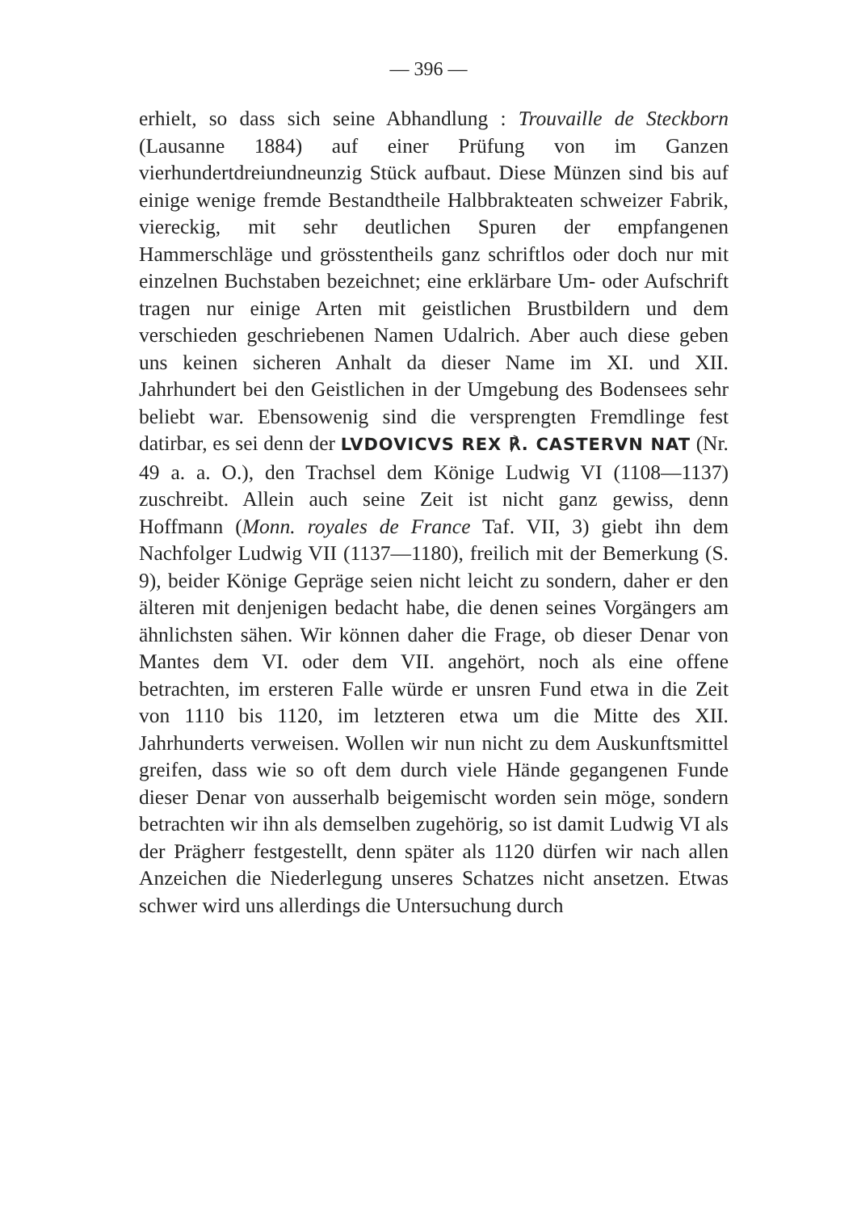— 396 —
erhielt, so dass sich seine Abhandlung : Trouvaille de Steckborn (Lausanne 1884) auf einer Prüfung von im Ganzen vierhundertdreiundneunzig Stück aufbaut. Diese Münzen sind bis auf einige wenige fremde Bestandtheile Halbbrakteaten schweizer Fabrik, viereckig, mit sehr deutlichen Spuren der empfangenen Hammerschläge und grösstentheils ganz schriftlos oder doch nur mit einzelnen Buchstaben bezeichnet; eine erklärbare Um- oder Aufschrift tragen nur einige Arten mit geistlichen Brustbildern und dem verschieden geschriebenen Namen Udalrich. Aber auch diese geben uns keinen sicheren Anhalt da dieser Name im XI. und XII. Jahrhundert bei den Geistlichen in der Umgebung des Bodensees sehr beliebt war. Ebensowenig sind die versprengten Fremdlinge fest datirbar, es sei denn der LVDOVICVS REX ℟. CASTERVN NAT (Nr. 49 a. a. O.), den Trachsel dem Könige Ludwig VI (1108—1137) zuschreibt. Allein auch seine Zeit ist nicht ganz gewiss, denn Hoffmann (Monn. royales de France Taf. VII, 3) giebt ihn dem Nachfolger Ludwig VII (1137—1180), freilich mit der Bemerkung (S. 9), beider Könige Gepräge seien nicht leicht zu sondern, daher er den älteren mit denjenigen bedacht habe, die denen seines Vorgängers am ähnlichsten sähen. Wir können daher die Frage, ob dieser Denar von Mantes dem VI. oder dem VII. angehört, noch als eine offene betrachten, im ersteren Falle würde er unsren Fund etwa in die Zeit von 1110 bis 1120, im letzteren etwa um die Mitte des XII. Jahrhunderts verweisen. Wollen wir nun nicht zu dem Auskunftsmittel greifen, dass wie so oft dem durch viele Hände gegangenen Funde dieser Denar von ausserhalb beigemischt worden sein möge, sondern betrachten wir ihn als demselben zugehörig, so ist damit Ludwig VI als der Prägherr festgestellt, denn später als 1120 dürfen wir nach allen Anzeichen die Niederlegung unseres Schatzes nicht ansetzen. Etwas schwer wird uns allerdings die Untersuchung durch